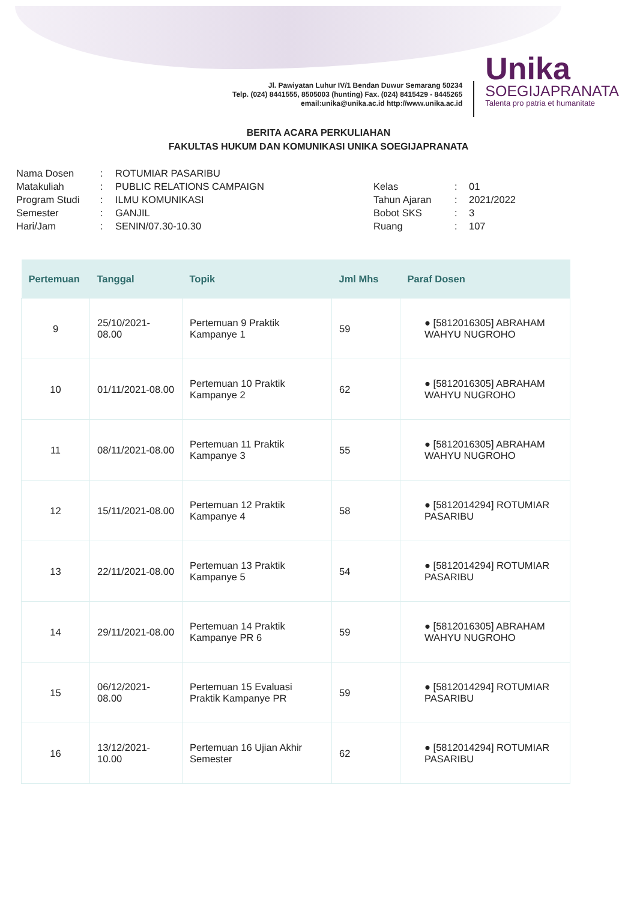Jl. Pawiyatan Luhur IV/1 Bendan Duwur Semarang 50234
Telp. (024) 8441555, 8505003 (hunting) Fax. (024) 8415429 - 8445265
email:unika@unika.ac.id http://www.unika.ac.id
Unika
SOEGIJAPRANATA
Talenta pro patria et humanitate
BERITA ACARA PERKULIAHAN
FAKULTAS HUKUM DAN KOMUNIKASI UNIKA SOEGIJAPRANATA
| Nama Dosen | : | ROTUMIAR PASARIBU |
| Matakuliah | : | PUBLIC RELATIONS CAMPAIGN |
| Program Studi | : | ILMU KOMUNIKASI |
| Semester | : | GANJIL |
| Hari/Jam | : | SENIN/07.30-10.30 |
| Kelas | : | 01 |
| Tahun Ajaran | : | 2021/2022 |
| Bobot SKS | : | 3 |
| Ruang | : | 107 |
| Pertemuan | Tanggal | Topik | Jml Mhs | Paraf Dosen |
| --- | --- | --- | --- | --- |
| 9 | 25/10/2021-08.00 | Pertemuan 9 Praktik Kampanye 1 | 59 | ● [5812016305] ABRAHAM WAHYU NUGROHO |
| 10 | 01/11/2021-08.00 | Pertemuan 10 Praktik Kampanye 2 | 62 | ● [5812016305] ABRAHAM WAHYU NUGROHO |
| 11 | 08/11/2021-08.00 | Pertemuan 11 Praktik Kampanye 3 | 55 | ● [5812016305] ABRAHAM WAHYU NUGROHO |
| 12 | 15/11/2021-08.00 | Pertemuan 12 Praktik Kampanye 4 | 58 | ● [5812014294] ROTUMIAR PASARIBU |
| 13 | 22/11/2021-08.00 | Pertemuan 13 Praktik Kampanye 5 | 54 | ● [5812014294] ROTUMIAR PASARIBU |
| 14 | 29/11/2021-08.00 | Pertemuan 14 Praktik Kampanye PR 6 | 59 | ● [5812016305] ABRAHAM WAHYU NUGROHO |
| 15 | 06/12/2021-08.00 | Pertemuan 15 Evaluasi Praktik Kampanye PR | 59 | ● [5812014294] ROTUMIAR PASARIBU |
| 16 | 13/12/2021-10.00 | Pertemuan 16 Ujian Akhir Semester | 62 | ● [5812014294] ROTUMIAR PASARIBU |